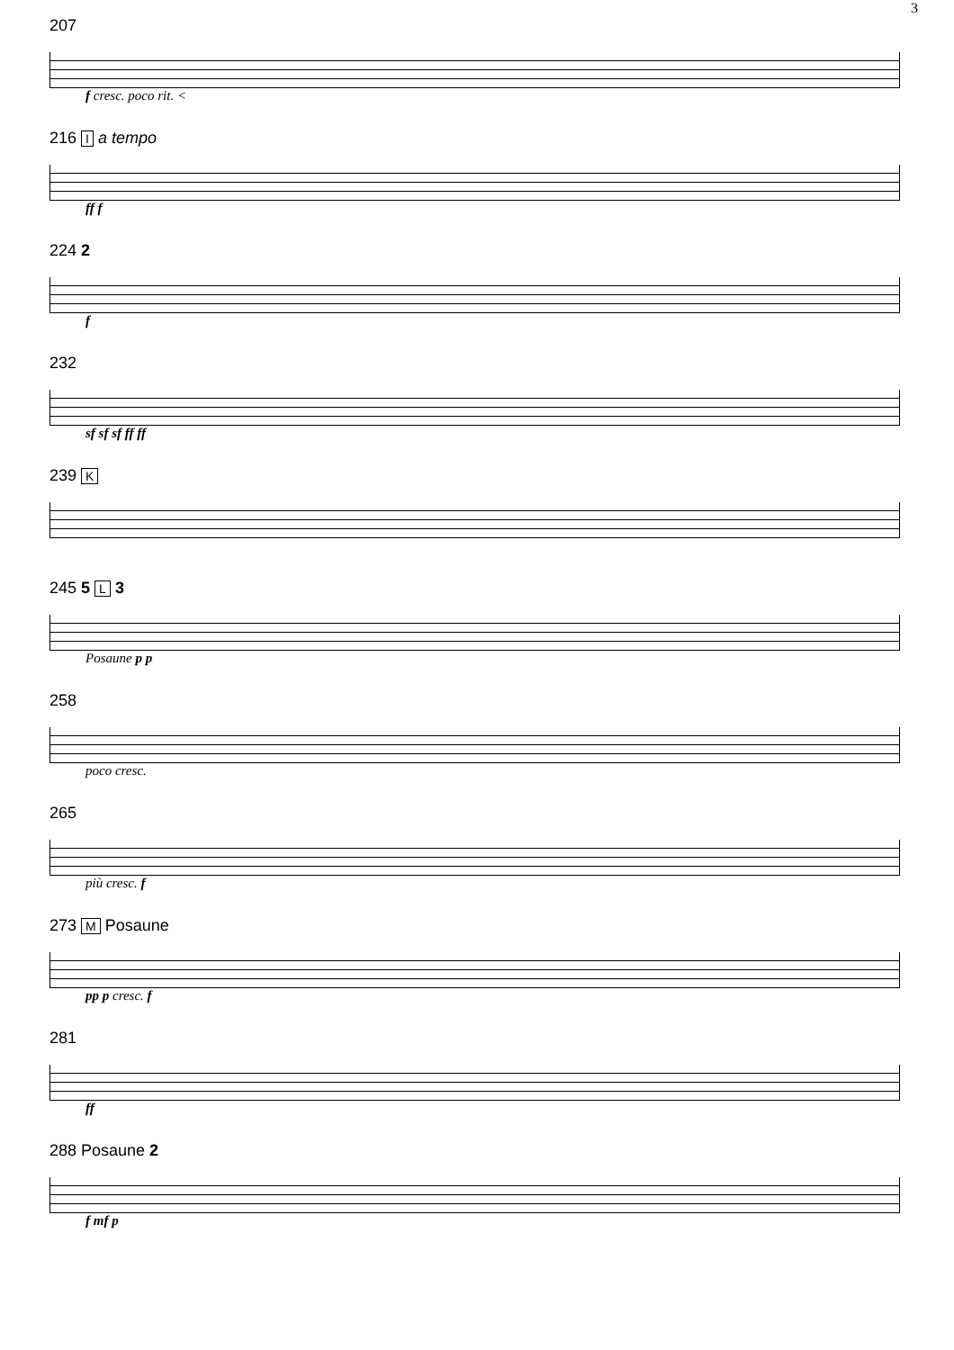3
207
f cresc. poco rit. <
216 I a tempo
ff f
224 2
f
232
sf sf sf ff ff
239 K
245 5 L 3
Posaune p p
258
poco cresc.
265
più cresc. f
273 M Posaune
pp p cresc. f
281
ff
288 Posaune 2
f mf p